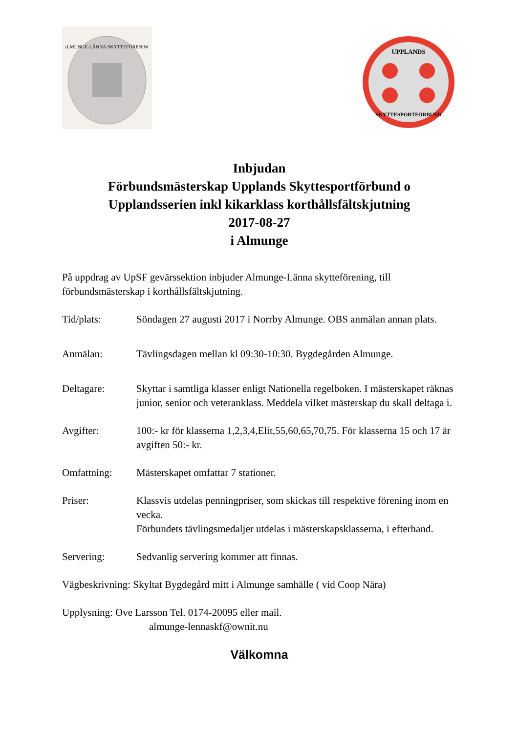ALMUNGE-LÄNNA SKYTTEFÖRENING
UPPLANDS
SKYTTESPORTFÖRBUND
Inbjudan
Förbundsmästerskap Upplands Skyttesportförbund o
Upplandsserien inkl kikarklass korthållsfältskjutning
2017-08-27
i Almunge
På uppdrag av UpSF gevärssektion inbjuder Almunge-Länna skytteförening, till förbundsmästerskap i korthållsfältskjutning.
Tid/plats: Söndagen 27 augusti 2017 i Norrby Almunge. OBS anmälan annan plats.
Anmälan: Tävlingsdagen mellan kl 09:30-10:30. Bygdegården Almunge.
Deltagare: Skyttar i samtliga klasser enligt Nationella regelboken. I mästerskapet räknas junior, senior och veteranklass. Meddela vilket mästerskap du skall deltaga i.
Avgifter: 100:- kr för klasserna 1,2,3,4,Elit,55,60,65,70,75. För klasserna 15 och 17 är avgiften 50:- kr.
Omfattning: Mästerskapet omfattar 7 stationer.
Priser: Klassvis utdelas penningpriser, som skickas till respektive förening inom en vecka.
Förbundets tävlingsmedaljer utdelas i mästerskapsklasserna, i efterhand.
Servering: Sedvanlig servering kommer att finnas.
Vägbeskrivning: Skyltat Bygdegård mitt i Almunge samhälle ( vid Coop Nära)
Upplysning: Ove Larsson Tel. 0174-20095 eller mail.
almunge-lennaskf@ownit.nu
Välkomna